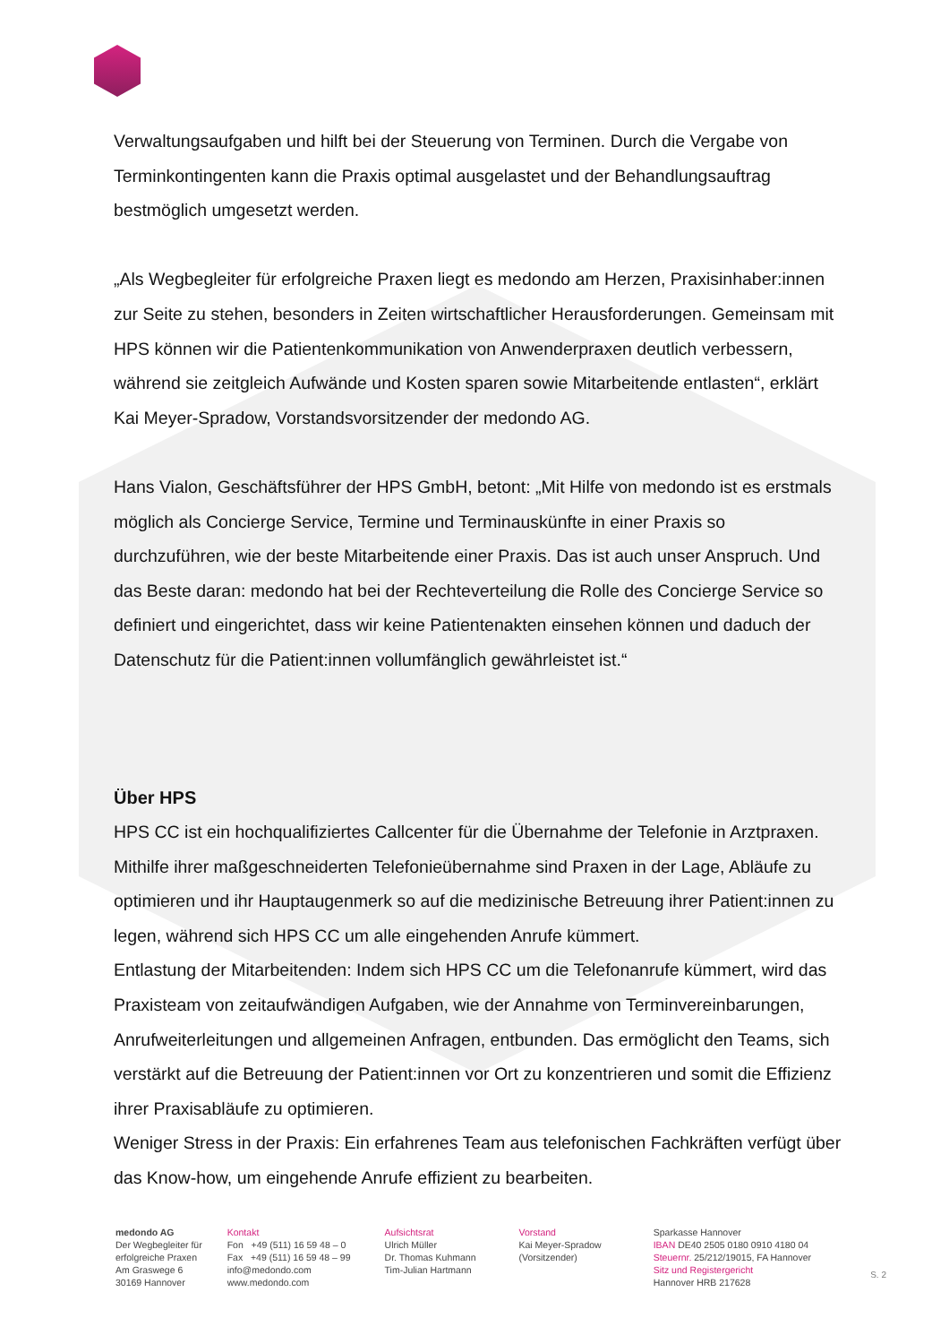Verwaltungsaufgaben und hilft bei der Steuerung von Terminen. Durch die Vergabe von Terminkontingenten kann die Praxis optimal ausgelastet und der Behandlungsauftrag bestmöglich umgesetzt werden.
„Als Wegbegleiter für erfolgreiche Praxen liegt es medondo am Herzen, Praxisinhaber:innen zur Seite zu stehen, besonders in Zeiten wirtschaftlicher Herausforderungen. Gemeinsam mit HPS können wir die Patientenkommunikation von Anwenderpraxen deutlich verbessern, während sie zeitgleich Aufwände und Kosten sparen sowie Mitarbeitende entlasten“, erklärt Kai Meyer-Spradow, Vorstandsvorsitzender der medondo AG.
Hans Vialon, Geschäftsführer der HPS GmbH, betont: „Mit Hilfe von medondo ist es erstmals möglich als Concierge Service, Termine und Terminauskünfte in einer Praxis so durchzuführen, wie der beste Mitarbeitende einer Praxis. Das ist auch unser Anspruch. Und das Beste daran: medondo hat bei der Rechteverteilung die Rolle des Concierge Service so definiert und eingerichtet, dass wir keine Patientenakten einsehen können und daduch der Datenschutz für die Patient:innen vollumfänglich gewährleistet ist.“
Über HPS
HPS CC ist ein hochqualifiziertes Callcenter für die Übernahme der Telefonie in Arztpraxen. Mithilfe ihrer maßgeschneiderten Telefonieübernahme sind Praxen in der Lage, Abläufe zu optimieren und ihr Hauptaugenmerk so auf die medizinische Betreuung ihrer Patient:innen zu legen, während sich HPS CC um alle eingehenden Anrufe kümmert.
Entlastung der Mitarbeitenden: Indem sich HPS CC um die Telefonanrufe kümmert, wird das Praxisteam von zeitaufwändigen Aufgaben, wie der Annahme von Terminvereinbarungen, Anrufweiterleitungen und allgemeinen Anfragen, entbunden. Das ermöglicht den Teams, sich verstärkt auf die Betreuung der Patient:innen vor Ort zu konzentrieren und somit die Effizienz ihrer Praxisabläufe zu optimieren.
Weniger Stress in der Praxis: Ein erfahrenes Team aus telefonischen Fachkräften verfügt über das Know-how, um eingehende Anrufe effizient zu bearbeiten.
medondo AG
Der Wegbegleiter für
erfolgreiche Praxen
Am Graswege 6
30169 Hannover
Kontakt
Fon +49 (511) 16 59 48 – 0
Fax +49 (511) 16 59 48 – 99
info@medondo.com
www.medondo.com
Aufsichtsrat
Ulrich Müller
Dr. Thomas Kuhmann
Tim-Julian Hartmann
Vorstand
Kai Meyer-Spradow
(Vorsitzender)
Sparkasse Hannover
IBAN DE40 2505 0180 0910 4180 04
Steuernr. 25/212/19015, FA Hannover
Sitz und Registergericht
Hannover HRB 217628
S. 2